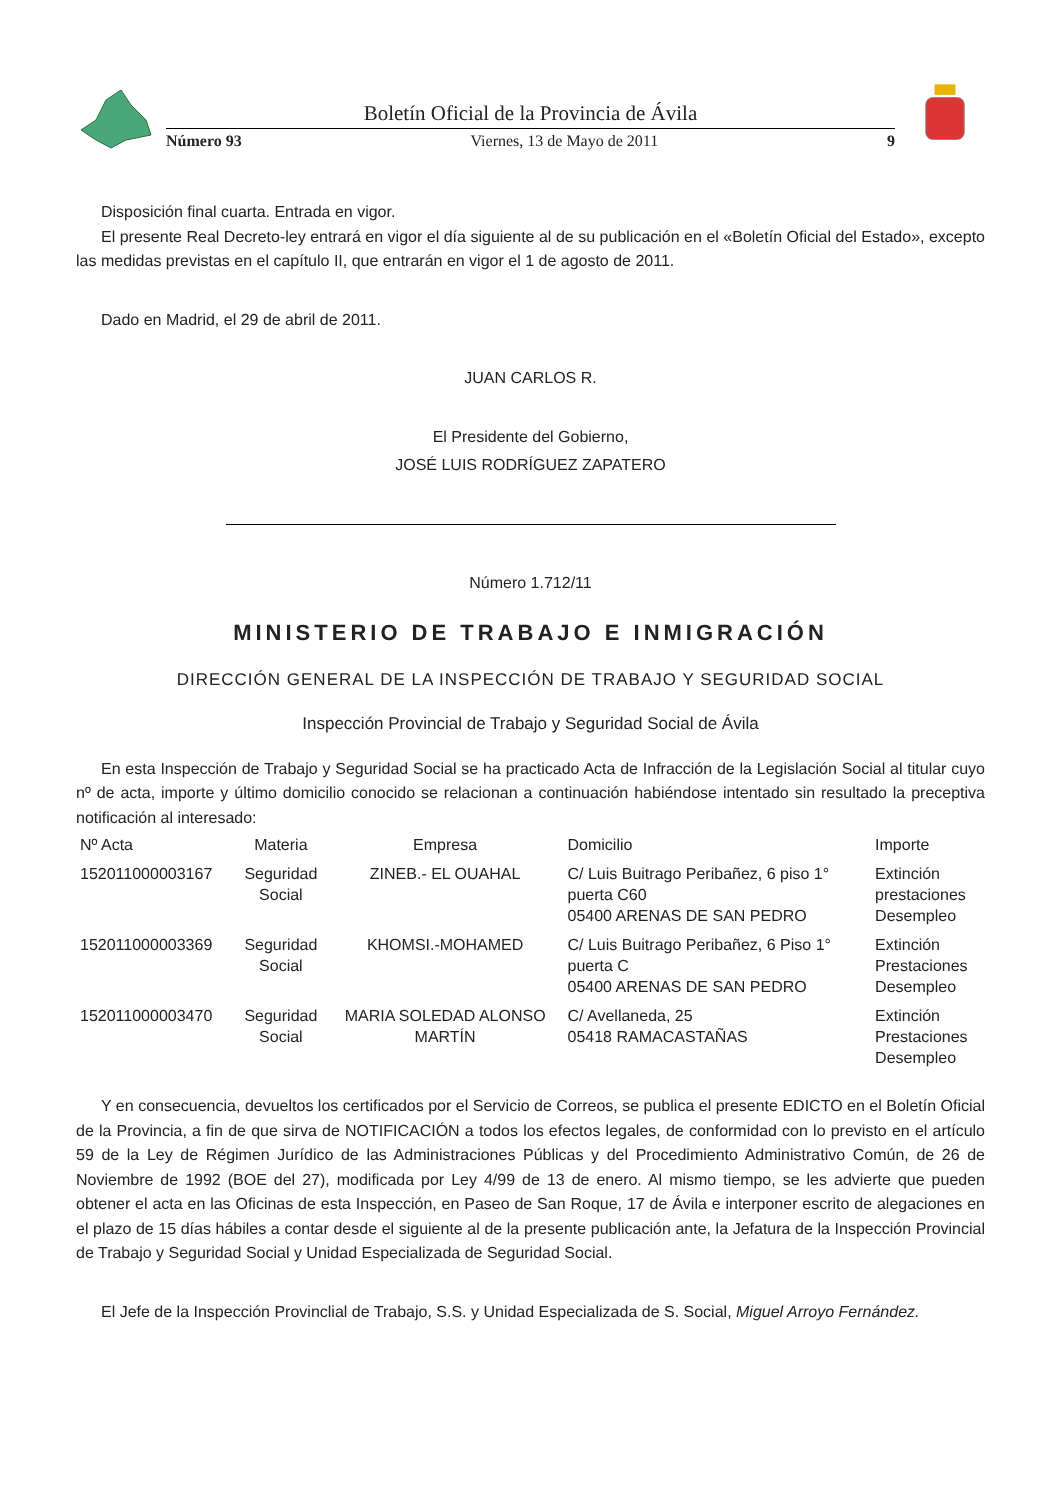Boletín Oficial de la Provincia de Ávila
Número 93 Viernes, 13 de Mayo de 2011 9
Disposición final cuarta. Entrada en vigor.
El presente Real Decreto-ley entrará en vigor el día siguiente al de su publicación en el «Boletín Oficial del Estado», excepto las medidas previstas en el capítulo II, que entrarán en vigor el 1 de agosto de 2011.
Dado en Madrid, el 29 de abril de 2011.
JUAN CARLOS R.
El Presidente del Gobierno,
JOSÉ LUIS RODRÍGUEZ ZAPATERO
Número 1.712/11
MINISTERIO DE TRABAJO E INMIGRACIÓN
DIRECCIÓN GENERAL DE LA INSPECCIÓN DE TRABAJO Y SEGURIDAD SOCIAL
Inspección Provincial de Trabajo y Seguridad Social de Ávila
En esta Inspección de Trabajo y Seguridad Social se ha practicado Acta de Infracción de la Legislación Social al titular cuyo nº de acta, importe y último domicilio conocido se relacionan a continuación habiéndose intentado sin resultado la preceptiva notificación al interesado:
| Nº Acta | Materia | Empresa | Domicilio | Importe |
| --- | --- | --- | --- | --- |
| 152011000003167 | Seguridad Social | ZINEB.- EL OUAHAL | C/ Luis Buitrago Peribañez, 6 piso 1° puerta C60 05400 ARENAS DE SAN PEDRO | Extinción prestaciones Desempleo |
| 152011000003369 | Seguridad Social | KHOMSI.-MOHAMED | C/ Luis Buitrago Peribañez, 6 Piso 1° puerta C 05400 ARENAS DE SAN PEDRO | Extinción Prestaciones Desempleo |
| 152011000003470 | Seguridad Social | MARIA SOLEDAD ALONSO MARTÍN | C/ Avellaneda, 25 05418 RAMACASTAÑAS | Extinción Prestaciones Desempleo |
Y en consecuencia, devueltos los certificados por el Servicio de Correos, se publica el presente EDICTO en el Boletín Oficial de la Provincia, a fin de que sirva de NOTIFICACIÓN a todos los efectos legales, de conformidad con lo previsto en el artículo 59 de la Ley de Régimen Jurídico de las Administraciones Públicas y del Procedimiento Administrativo Común, de 26 de Noviembre de 1992 (BOE del 27), modificada por Ley 4/99 de 13 de enero. Al mismo tiempo, se les advierte que pueden obtener el acta en las Oficinas de esta Inspección, en Paseo de San Roque, 17 de Ávila e interponer escrito de alegaciones en el plazo de 15 días hábiles a contar desde el siguiente al de la presente publicación ante, la Jefatura de la Inspección Provincial de Trabajo y Seguridad Social y Unidad Especializada de Seguridad Social.
El Jefe de la Inspección Provinclial de Trabajo, S.S. y Unidad Especializada de S. Social, Miguel Arroyo Fernández.